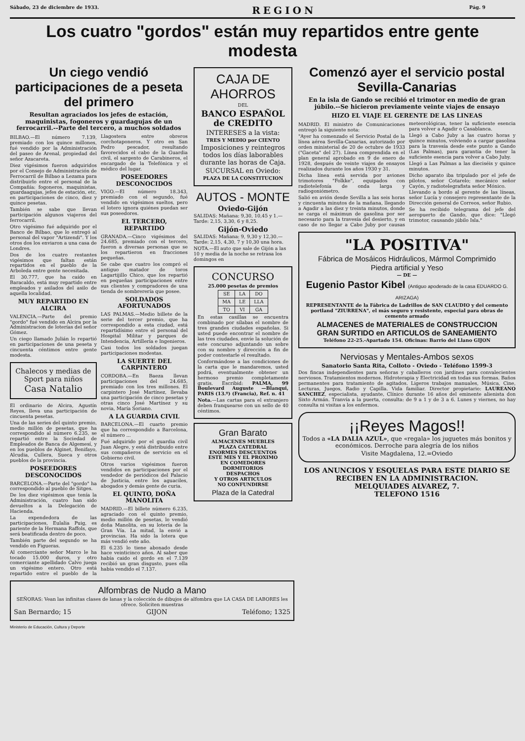Sábado, 23 de diciembre de 1933. REGION Pág. 9
Los cuatro "gordos" están muy repartidos entre gente modesta
Un ciego vendió participaciones de a peseta del primero
Resultan agraciados los jefes de estación, maquinistas, fogoneros y guardagujas de un ferrocarril.--Parte del tercero, a muchos soldados
BILBAO.—El número 7.139, premiado con los quince millones, fué vendido por la Administración del paseo de Arenal, propiedad del señor Azacareta.
Diez vigésimos fueron adquiridos por el Consejo de Administración de Ferrocarril de Bilbao a Lezama para distribuirlo entre el personal de la Compañía: fogoneros, maquinistas, guardaagujas, jefes de estación, etc, en participaciones de cinco, diez y quince pesetas.
También se sabe que llevan participación algunos viajeros del ferrocarril.
Otro vigésimo fué adquirido por el Banco de Bilbao, que lo entregó al personal del vapor "Artizendi". Y los otros dos los enviaron a una casa de Londres.
Dos de los cuatro restantes vigésimos que faltan están repartidos en el pueblo de la Arboleda entre gente necesitada.
El 30.777, que ha caído en Baracaldo, está muy repartido entre empleados y asilados del asilo de aquella localidad.
MUY REPARTIDO EN ALCIRA
VALENCIA.—Parte del premio "gordo" fué vendido en Alcira por la Administracion de loterías del señor Gómez.
Un ciego llamado Julián lo repartió en participaciones de una peseta y cincuenta céntimos entre gente modesta.
Chalecos y medias de Sport para niños
Casa Natalio
El ordinario de Alcira, Agustín Reyes, lleva una participación de cincuenta pesetas.
Una de las series del quinto premio, medio millón de pesetas, que ha correspondido al número 6.235, se repartió entre la Sociedad de Empleados de Banca de Algemesí, y en los pueblos de Alginet, Benifayo, Alcudia, Cullera, Sueca y otros pueblos de la provincia.
POSEEDORES DESCONOCIDOS
BARCELONA.—Parte del "gordo" ha correspondido al pueblo de Sitges.
De los diez vigésimos que tenía la Administración, cuatro han sido devueltos a la Delegación de Hacienda.
La expendedora de las participaciones, Eulalia Puig, es pariente de la Hermana Raffols, que será beatificada dentro de poco.
También parte del segundo se ha vendido en Figueras.
Al comerciante señor Marco le ha tocado 15.000 duros, y otro comerciante apellidado Calvo juega un vigésimo entero. Otro está repartido entre el pueblo de la Llagostera entre obreros corchotaponeros. Y otro en San Pedro pescador, resultando favorecidos el cabo de la Guardia civil, el sargento de Carabineros, el encargado de la Telefónica y el médico del lugar.
POSEEDORES DESCONOCIDOS
VIGO.—El número 18.343, premiado con el segundo, fué vendido en vigésimos sueltos, pero el lotero ignora quiénes puedan ser sus poseedores.
EL TERCERO, REPARTIDO
GRANADA.—Cinco vigésimos del 24.685, premiado con el tercero, fueron a diversas personas que se los repartieron en fracciones pequeñas.
Se cabe que cuatro los compró el antiguo matador de toros Lagartijillo Chico, que los repartió en pequeñas participaciones entre sus clientes y compradores de una tienda de sombrerería que posee.
SOLDADOS AFORTUNADOS
LAS PALMAS.—Medio billete de la serie del tercer premio, que ha correspondido a esta ciudad, está repartidísimo entre el personal del Hospital Militar y parques de Intendencia, Artillería e Ingenieros.
Casi todos los soldados juegan participaciones modestas.
LA SUERTE DEL CARPINTERO
CORDOBA.—En Baeza llevan participaciones del 24.685, premiado con los tres millones. El carpintero José Martínez, llevaba una participación de cinco pesetas y otras cinco José Martínez y su novia, María Soriano.
A LA GUARDIA CIVIL
BARCELONA.—El cuarto premio que ha correspondido a Barcelona, el número ...
Fué adquirido por el guardia civil Juan Alegre, y está distribuido entre sus compañeros de servicio en el Gobierno civil.
Otros varios vigésimos fueron vendidos en participaciones por el vendedor de periódicos del Palacio de Justicia, entre los aguaciles, abogados y demás gente de curia.
EL QUINTO, DOÑA MANOLITA
MADRID.—El billete número 6.235, agraciado con el quinto premio, medio millón de pesetas, lo vendió doña Manolita, en su lotería de la Gran Vía. La mitad, la envió a provincias. Ha sido la lotera que más vendió este año.
El 6.235 lo tiene abonado desde hace veinticinco años. Al saber que había caido el gordo en el 7.139 recibió un gran disgusto, pues ella había vendido el 7.137.
CAJA DE AHORROS
DEL
BANCO ESPAÑOL de CREDITO
INTERESES a la vista:
TRES Y MEDIO por CIENTO
Imposiciones y reintegros todos los días laborables durante las horas de Caja.
SUCURSAL en Oviedo:
PLAZA DE LA CONSTITUCION
AUTOS - MONTE
Oviedo-Gijón
SALIDAS: Mañana: 9,30, 10,45 y 1.—Tarde: 2,15, 3,30, 6 y 8,25.
Gijón-Oviedo
SALIDAS: Mañana: 9, 9,30 y 12,30.—Tarde: 2,15, 4,30, 7 y 10,30 una hora.
NOTA.—El auto que sale de Gijón a las 10 y media de la noche se retrasa los domingos en
CONCURSO
25.000 pesetas de premios
| SE | LA | DO |
| MA | LE | LLA |
| TO | VI | GA |
En estas casillas se encuentra combinado por sílabas el nombre de tres grandes ciudades españolas. Si usted puede encontrar el nombre de las tres ciudades, envíe la solución de este concurso adjuntando un sobre con su nombre y dirección a fin de poder contestarle el resultado.
Conformándose a las condiciones de la carta que le mandaremos, usted podrá, eventualmente obtener un hermoso premio completamente gratis. Escribid: PALMA, 99 Boulevard Auguste —Blanqui, PARIS (13.º) (Francia), Ref. n. 41
Nota.—Las cartas para el extranjero deben franquearse con un sello de 40 céntimos.
Gran Barato
ALMACENES MUEBLES
PLAZA CATEDRAL
ENORMES DESCUENTOS
ESTE MES Y EL PROXIMO
EN COMEDORES
DORMITORIOS
DESPACHOS
Y OTROS ARTICULOS
NO CONFUNDIRSE
Plaza de la Catedral
Comenzó ayer el servicio postal Sevilla-Canarias
En la isla de Gando se recibió el trimotor en medio de gran júbilo.--Se hicieron previamente veinte viajes de ensayo
HIZO EL VIAJE EL GERENTE DE LAS LINEAS
MADRID. El ministro de Comunicaciones entregó la siguiente nota:
"Ayer ha comenzado el Servicio Postal de la línea aérea Sevilla-Canarias, autorizado por orden ministerial de 20 de octubre de 1933 ("Gaceta" del 27). Línea comprendida en el plan general aprobado en 9 de enero de 1928, después de veinte viajes de ensayos realizados durante los años 1930 y 31.
Dicha línea está servida por aviones trimotores "Folkke", equipados con radiotelefonía de onda larga y radiogoniómetro.
Salió en avión desde Sevilla a las seis horas y cincuenta minutos de la mañana, llegando a Agadir a las diez y treinta minutos, donde se carga el máximun de gasolina por ser necesario para la travesía del desierto, y en caso de no llegar a Cabo Juby por causas meteorológicas, tener la suficiente esencia para volver a Agadir o Casablanca.
Llegó a Cabo Juby a las cuatro horas y quince minutos, volviendo a cargar gasolina para la travesía desde este punto a Gando (Las Palmas), para garantía de tener la suficiente esencia para volver a Cabo Juby.
Llegó a Las Palmas a las dieciséis y quince minutos.
Dicho aparato iba tripulado por el jefe de pilotos, señor Cotarelo; mecánico señor Cayón, y radiotelegrafista señor Mónico.
Llevando a bordo al gerente de las líneas, señor Lucía y consejero representante de la Dirección general de Correos, señor Rubio.
Se ha recibido telegrama del jefe del aeropuerto de Gando, que dice: "Llegó trimotor, causando júbilo Isla."
"LA POSITIVA"
Fábrica de Mosáicos Hidráulicos, Mármol Comprimido
Piedra artificial y Yeso
— DE —
Eugenio Pastor Kibel (Antiguo apoderado de la casa EDUARDO G. ARIZAGA)
REPRESENTANTE de la Fábrica de Ladrillos de SAN CLAUDIO y del cemento portland "ZIURRENA", el más seguro y resistente, especial para obras de cemento armado
ALMACENES de MATERIALES de CONSTRUCCION
GRAN SURTIDO en ARTICULOS de SANEAMIENTO
Teléfono 22-25.-Apartado 154. Oficinas: Barrio del Llano GIJON
Nerviosas y Mentales-Ambos sexos
Sanatorio Santa Rita, Colloto - Oviedo - Teléfono 1599-3
Dos fincas independientes para señoras y caballeros con jardines para convalecientes nerviosos. Tratamientos modernos. Hidroterapia y Electricidad en todas sus formas. Baños permanentes para tratamiento de agitados. Ligeros trabajos manuales, Música, Cine, Lecturas, Juegos, Radio y Capilla. Vida familiar. Director propietario: LAUREANO SANCHEZ, especialista, ayudante, Clínico durante 16 años del eminente alienista don Sixto Armán. Tranvía a la puerta, consulta: de 9 a 1 y de 3 a 6. Lunes y viernes, no hay consulta ni visitas a los enfermos.
¡¡Reyes Magos!!
Todos a «LA DALIA AZUL», que «regala» los juguetes más bonitos y económicos. Derroche para alegría de los niños
Visite Magdalena, 12.=Oviedo
LOS ANUNCIOS Y ESQUELAS PARA ESTE DIARIO SE RECIBEN EN LA ADMINISTRACION.
MELQUIADES ALVAREZ, 7.
TELEFONO 1516
Alfombras de Nudo a Mano
SEÑORAS: Vean las infinitas clases de lanas y la colección de dibujos de alfombra que LA CASA DE LABORES les ofrece. Soliciten muestras
San Bernardo; 15 GIJON Teléfono; 1325
Ministerio de Educación, Cultura y Deporte